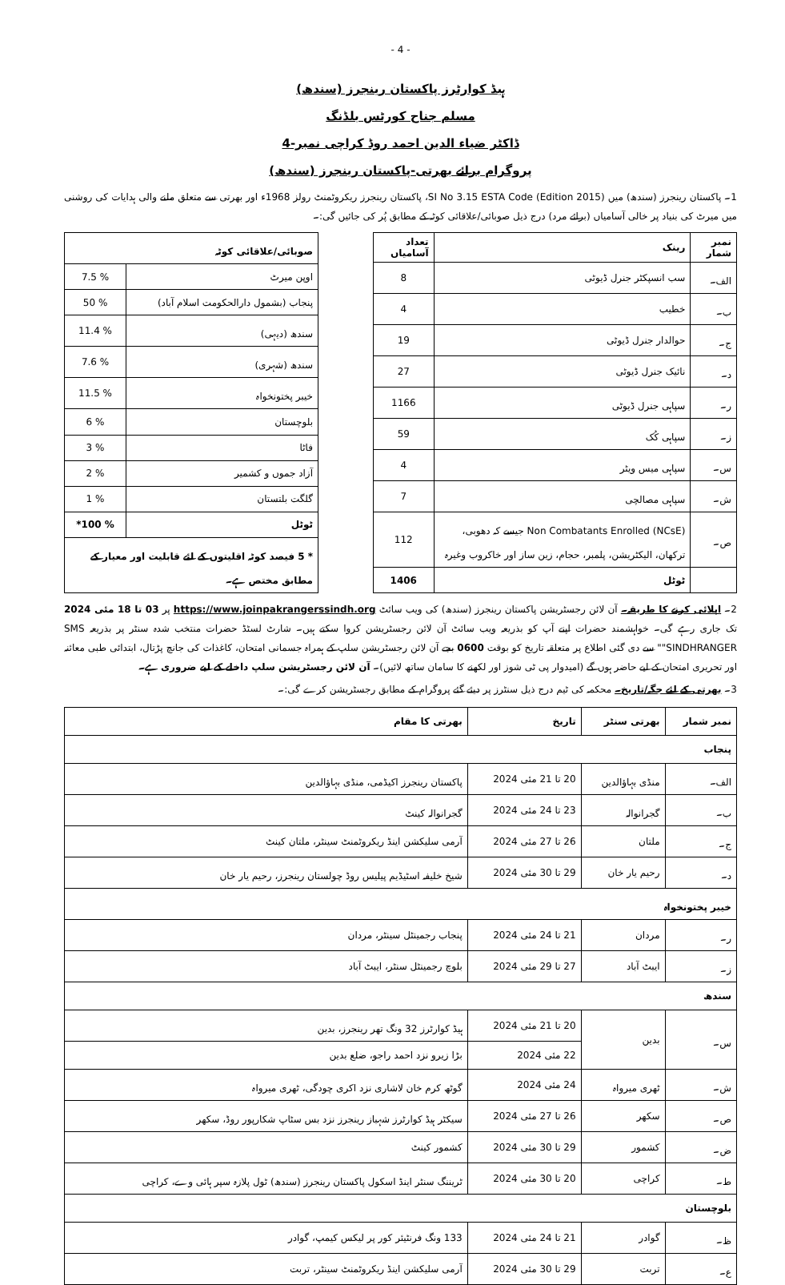- 4 -
ہیڈ کوارٹرز پاکستان رینجرز (سندھ)
مسلم جناح کورٹس بلڈنگ
ڈاکٹر ضیاء الدین احمد روڈ کراچی نمبر-4
پروگرام برائے بھرتی-پاکستان رینجرز (سندھ)
1۔ پاکستان رینجرز (سندھ) میں SI No 3.15 ESTA Code (Edition 2015)، پاکستان رینجرز ریکروٹمنٹ رولز 1968ء اور بھرتی سے متعلق ملنے والی ہدایات کی روشنی میں میرٹ کی بنیاد پر خالی آسامیاں (برائے مرد) درج ذیل صوبائی/علاقائی کوٹہ کے مطابق پُر کی جائیں گی:۔
| نمبر شمار | رینک | تعداد آسامیاں |
| --- | --- | --- |
| الف۔ | سب انسپکٹر جنرل ڈیوٹی | 8 |
| ب۔ | خطیب | 4 |
| ج۔ | حوالدار جنرل ڈیوٹی | 19 |
| د۔ | نائیک جنرل ڈیوٹی | 27 |
| ر۔ | سپاہی جنرل ڈیوٹی | 1166 |
| ز۔ | سپاہی کُک | 59 |
| س۔ | سپاہی میس ویٹر | 4 |
| ش۔ | سپاہی مصالچی | 7 |
| ص۔ | Non Combatants Enrolled (NCsE) جیسے کہ دھوبی، ترکھان، الیکٹریشن، پلمبر، حجام، زین ساز اور خاکروب وغیرہ | 112 |
| | ٹوٹل | 1406 |
| صوبائی/علاقائی کوٹہ | |
| --- | --- |
| اوپن میرٹ | 7.5 % |
| پنجاب (بشمول دارالحکومت اسلام آباد) | 50 % |
| سندھ (دیہی) | 11.4 % |
| سندھ (شہری) | 7.6 % |
| خیبر پختونخواہ | 11.5 % |
| بلوچستان | 6 % |
| فاٹا | 3 % |
| آزاد جموں و کشمیر | 2 % |
| گلگت بلتستان | 1 % |
| ٹوٹل | *100 % |
| * 5 فیصد کوٹہ اقلیتوں کے لئے قابلیت اور معیار کے مطابق مختص ہے۔ | |
2۔ اپلائی کرنے کا طریقہ۔ آن لائن رجسٹریشن پاکستان رینجرز (سندھ) کی ویب سائٹ https://www.joinpakrangerssindh.org پر 03 تا 18 مئی 2024 تک جاری رہے گی۔ خواہشمند حضرات اپنے آپ کو بذریعہ ویب سائٹ آن لائن رجسٹریشن کروا سکتے ہیں۔ شارٹ لسٹڈ حضرات منتخب شدہ سنٹر پر بذریعہ SMS "SINDHRANGER" سے دی گئی اطلاع پر متعلقہ تاریخ کو بوقت 0600 بجے آن لائن رجسٹریشن سلپ کے ہمراہ جسمانی امتحان، کاغذات کی جانچ پڑتال، ابتدائی طبی معائنہ اور تحریری امتحان کے لیے حاضر ہوں گے (امیدوار پی ٹی شوز اور لکھنے کا سامان ساتھ لائیں)۔ آن لائن رجسٹریشن سلپ داخلے کے لیے ضروری ہے۔
3۔ بھرتی کے لئے جگہ/تاریخ۔ محکمہ کی ٹیم درج ذیل سنٹرز پر دیئے گئے پروگرام کے مطابق رجسٹریشن کرے گی:۔
| نمبر شمار | بھرتی سنٹر | تاریخ | بھرتی کا مقام |
| --- | --- | --- | --- |
| پنجاب | | | |
| الف۔ | منڈی بہاؤالدین | 20 تا 21 مئی 2024 | پاکستان رینجرز اکیڈمی، منڈی بہاؤالدین |
| ب۔ | گجرانوالہ | 23 تا 24 مئی 2024 | گجرانوالہ کینٹ |
| ج۔ | ملتان | 26 تا 27 مئی 2024 | آرمی سلیکشن اینڈ ریکروٹمنٹ سینٹر، ملتان کینٹ |
| د۔ | رحیم یار خان | 29 تا 30 مئی 2024 | شیخ خلیفہ اسٹیڈیم پیلیس روڈ چولستان رینجرز، رحیم یار خان |
| خیبر پختونخواہ | | | |
| ر۔ | مردان | 21 تا 24 مئی 2024 | پنجاب رجمینٹل سینٹر، مردان |
| ز۔ | ایبٹ آباد | 27 تا 29 مئی 2024 | بلوچ رجمینٹل سنٹر، ایبٹ آباد |
| سندھ | | | |
| س۔ | بدین | 20 تا 21 مئی 2024 | ہیڈ کوارٹرز 32 ونگ تھر رینجرز، بدین |
| | | 22 مئی 2024 | بڑا زیرو نزد احمد راجو، ضلع بدین |
| ش۔ | ٹھری میرواہ | 24 مئی 2024 | گوٹھ کرم خان لاشاری نزد اکری چودگی، ٹھری میرواہ |
| ص۔ | سکھر | 26 تا 27 مئی 2024 | سیکٹر ہیڈ کوارٹرز شہباز رینجرز نزد بس سٹاپ شکارپور روڈ، سکھر |
| ض۔ | کشمور | 29 تا 30 مئی 2024 | کشمور کینٹ |
| ط۔ | کراچی | 20 تا 30 مئی 2024 | ٹریننگ سنٹر اینڈ اسکول پاکستان رینجرز (سندھ) ٹول پلازہ سپر ہائی وے، کراچی |
| بلوچستان | | | |
| ظ۔ | گوادر | 21 تا 24 مئی 2024 | 133 ونگ فرنٹیئر کور پر لیکس کیمپ، گوادر |
| ع۔ | تربت | 29 تا 30 مئی 2024 | آرمی سلیکشن اینڈ ریکروٹمنٹ سینٹر، تربت |